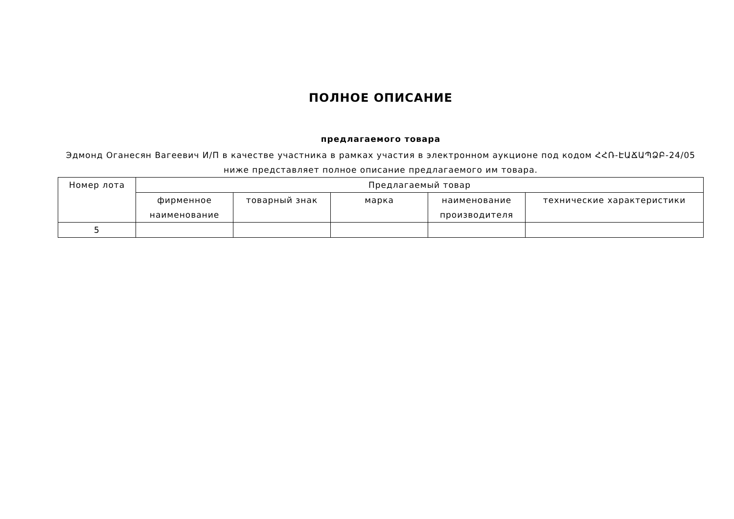ПОЛНОЕ ОПИСАНИЕ
предлагаемого товара
Эдмонд Оганесян Вагеевич И/П в качестве участника в рамках участия в электронном аукционе под кодом ՀՀՌ-ԷԱՃԱՊՁԲ-24/05 ниже представляет полное описание предлагаемого им товара.
| Номер лота | Предлагаемый товар | | | | |
| --- | --- | --- | --- | --- | --- |
| | фирменное наименование | товарный знак | марка | наименование производителя | технические характеристики |
| 5 | | | | | |